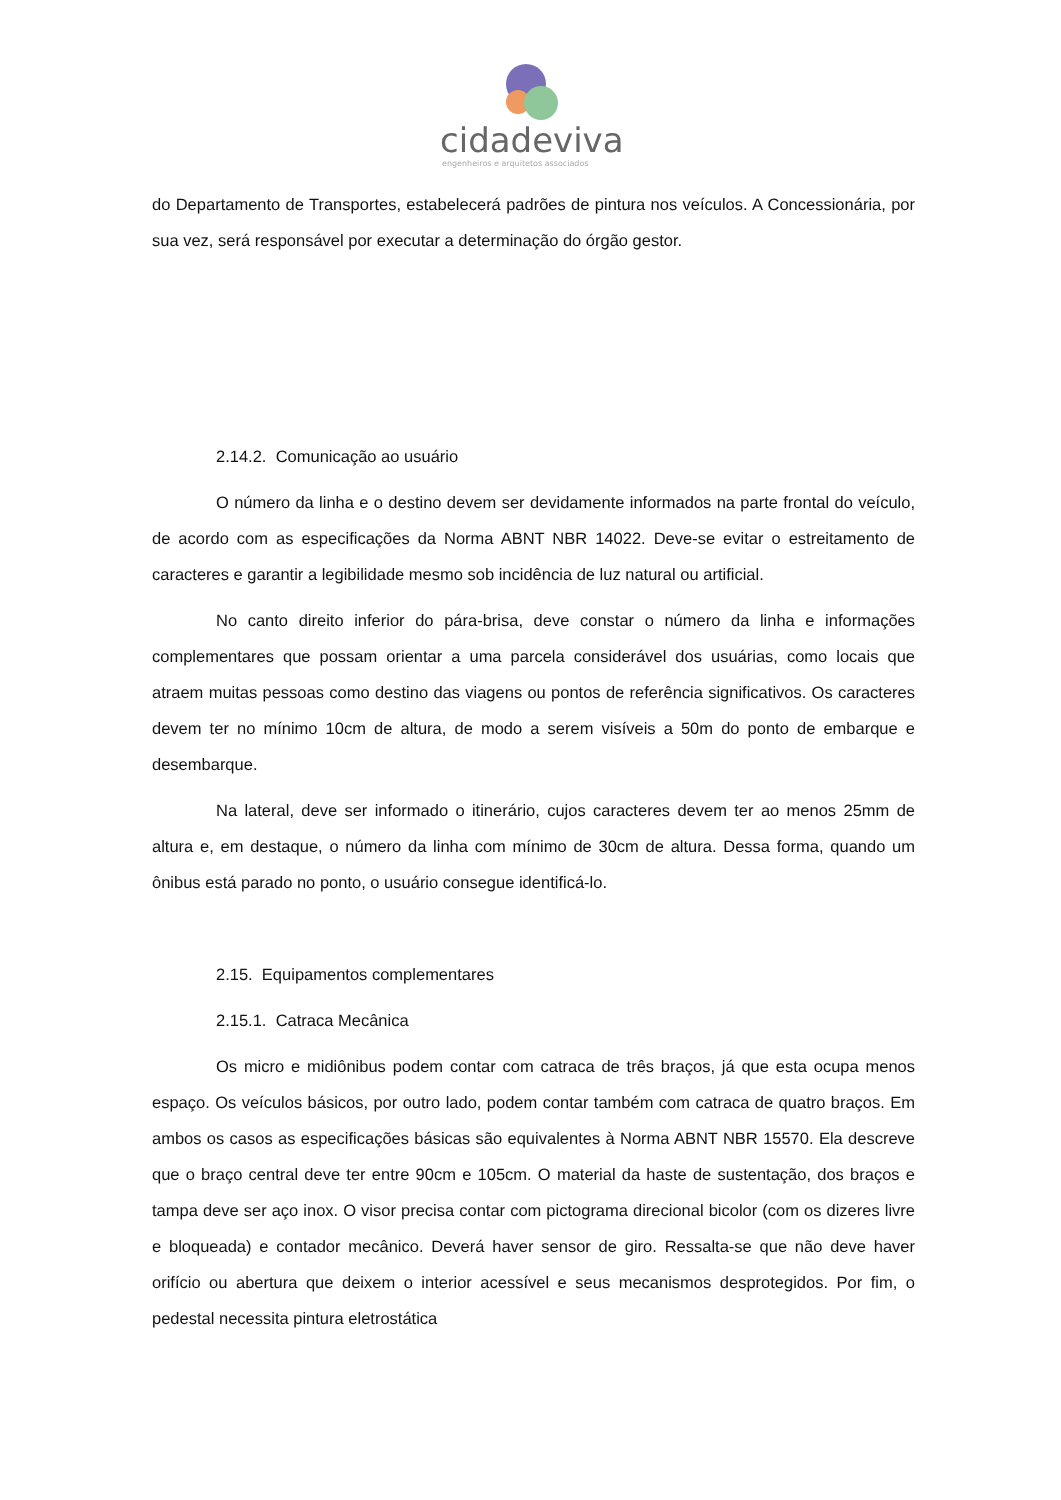cidadeviva
engenheiros e arquitetos associados
do Departamento de Transportes, estabelecerá padrões de pintura nos veículos. A Concessionária, por sua vez, será responsável por executar a determinação do órgão gestor.
2.14.2. Comunicação ao usuário
O número da linha e o destino devem ser devidamente informados na parte frontal do veículo, de acordo com as especificações da Norma ABNT NBR 14022. Deve-se evitar o estreitamento de caracteres e garantir a legibilidade mesmo sob incidência de luz natural ou artificial.
No canto direito inferior do pára-brisa, deve constar o número da linha e informações complementares que possam orientar a uma parcela considerável dos usuárias, como locais que atraem muitas pessoas como destino das viagens ou pontos de referência significativos. Os caracteres devem ter no mínimo 10cm de altura, de modo a serem visíveis a 50m do ponto de embarque e desembarque.
Na lateral, deve ser informado o itinerário, cujos caracteres devem ter ao menos 25mm de altura e, em destaque, o número da linha com mínimo de 30cm de altura. Dessa forma, quando um ônibus está parado no ponto, o usuário consegue identificá-lo.
2.15. Equipamentos complementares
2.15.1. Catraca Mecânica
Os micro e midiônibus podem contar com catraca de três braços, já que esta ocupa menos espaço. Os veículos básicos, por outro lado, podem contar também com catraca de quatro braços. Em ambos os casos as especificações básicas são equivalentes à Norma ABNT NBR 15570. Ela descreve que o braço central deve ter entre 90cm e 105cm. O material da haste de sustentação, dos braços e tampa deve ser aço inox. O visor precisa contar com pictograma direcional bicolor (com os dizeres livre e bloqueada) e contador mecânico. Deverá haver sensor de giro. Ressalta-se que não deve haver orifício ou abertura que deixem o interior acessível e seus mecanismos desprotegidos. Por fim, o pedestal necessita pintura eletrostática